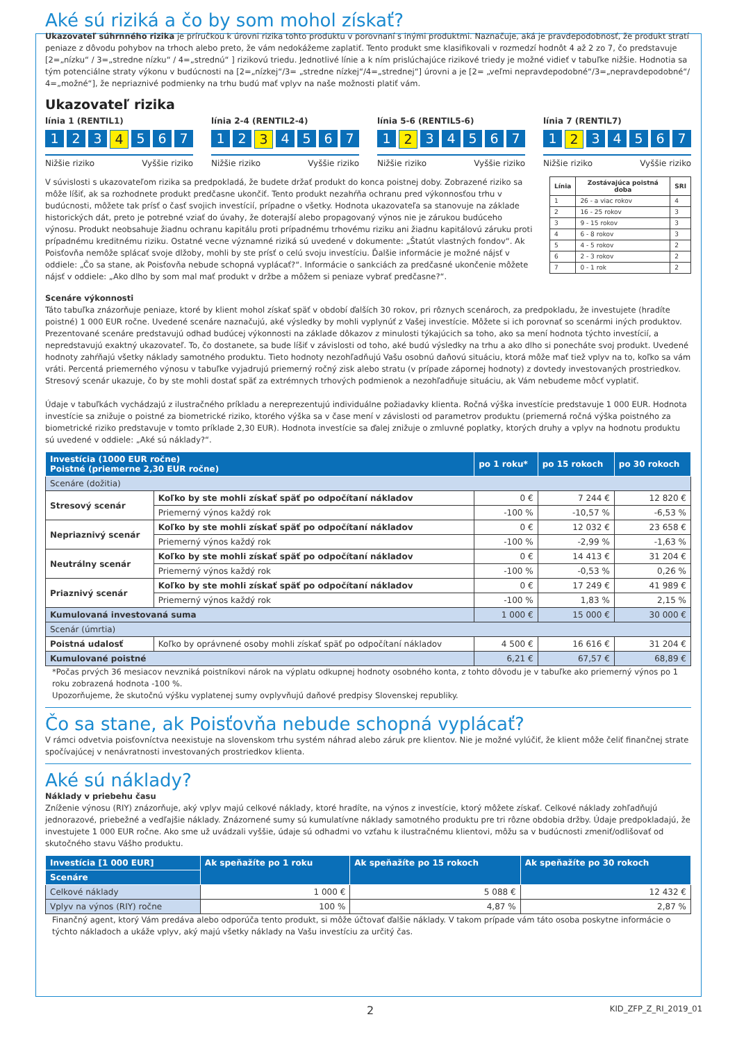Aké sú riziká a čo by som mohol získať?
Ukazovateľ súhrnného rizika je príručkou k úrovni rizika tohto produktu v porovnaní s inými produktmi. Naznačuje, aká je pravdepodobnosť, že produkt stratí peniaze z dôvodu pohybov na trhoch alebo preto, že vám nedokážeme zaplatiť. Tento produkt sme klasifikovali v rozmedzí hodnôt 4 až 2 zo 7, čo predstavuje [2=„nízku“ / 3=„stredne nízku“ / 4=„strednú“ ] rizikovú triedu. Jednotlivé línie a k ním prislúchajúce rizikové triedy je možné vidieť v tabuľke nižšie. Hodnotia sa tým potenciálne straty výkonu v budúcnosti na [2=„nízkej“/3= „stredne nízkej“/4=„strednej“] úrovni a je [2= „veľmi nepravdepodobné“/3=„nepravdepodobné“/ 4=„možné“], že nepriaznivé podmienky na trhu budú mať vplyv na naše možnosti platiť vám.
Ukazovateľ rizika
línia 1 (RENTIL1)
1 2 3 4 5 6 7
Nižšie riziko Vyššie riziko
línia 2-4 (RENTIL2-4)
1 2 3 4567
Nižšie riziko Vyššie riziko
línia 5-6 (RENTIL5-6)
1 2 34567
Nižšie riziko Vyššie riziko
línia 7 (RENTIL7)
1 2 34567
Nižšie riziko Vyššie riziko
V súvislosti s ukazovateľom rizika sa predpokladá, že budete držať produkt do konca poistnej doby. Zobrazené riziko sa môže líšiť, ak sa rozhodnete produkt predčasne ukončiť. Tento produkt nezahŕňa ochranu pred výkonnosťou trhu v budúcnosti, môžete tak prísť o časť svojich investícií, prípadne o všetky. Hodnota ukazovateľa sa stanovuje na základe historických dát, preto je potrebné vziať do úvahy, že doterajší alebo propagovaný výnos nie je zárukou budúceho výnosu. Produkt neobsahuje žiadnu ochranu kapitálu proti prípadnému trhovému riziku ani žiadnu kapitálovú záruku proti prípadnému kreditnému riziku. Ostatné vecne významné riziká sú uvedené v dokumente: „Štatút vlastných fondov“. Ak Poisťovňa nemôže splácať svoje dlžoby, mohli by ste prísť o celú svoju investíciu. Ďalšie informácie je možné nájsť v oddiele: „Čo sa stane, ak Poisťovňa nebude schopná vyplácať?“. Informácie o sankciách za predčasné ukončenie môžete nájsť v oddiele: „Ako dlho by som mal mať produkt v držbe a môžem si peniaze vybrať predčasne?“.
| Línia | Zostávajúca poistná doba | SRI |
| --- | --- | --- |
| 1 | 26 - a viac rokov | 4 |
| 2 | 16 - 25 rokov | 3 |
| 3 | 9 - 15 rokov | 3 |
| 4 | 6 - 8 rokov | 3 |
| 5 | 4 - 5 rokov | 2 |
| 6 | 2 - 3 rokov | 2 |
| 7 | 0 - 1 rok | 2 |
Scenáre výkonnosti
Táto tabuľka znázorňuje peniaze, ktoré by klient mohol získať späť v období ďalších 30 rokov, pri rôznych scenároch, za predpokladu, že investujete (hradíte poistné) 1 000 EUR ročne. Uvedené scenáre naznačujú, aké výsledky by mohli vyplynúť z Vašej investície. Môžete si ich porovnať so scenármi iných produktov. Prezentované scenáre predstavujú odhad budúcej výkonnosti na základe dôkazov z minulosti týkajúcich sa toho, ako sa mení hodnota týchto investícií, a nepredstavujú exaktný ukazovateľ. To, čo dostanete, sa bude líšiť v závislosti od toho, aké budú výsledky na trhu a ako dlho si ponecháte svoj produkt. Uvedené hodnoty zahŕňajú všetky náklady samotného produktu. Tieto hodnoty nezohľadňujú Vašu osobnú daňovú situáciu, ktorá môže mať tiež vplyv na to, koľko sa vám vráti. Percentá priemerného výnosu v tabuľke vyjadrujú priemerný ročný zisk alebo stratu (v prípade zápornej hodnoty) z dovtedy investovaných prostriedkov. Stresový scenár ukazuje, čo by ste mohli dostať späť za extrémnych trhových podmienok a nezohľadňuje situáciu, ak Vám nebudeme môcť vyplatiť.
Údaje v tabuľkách vychádzajú z ilustračného príkladu a nereprezentujú individuálne požiadavky klienta. Ročná výška investície predstavuje 1 000 EUR. Hodnota investície sa znižuje o poistné za biometrické riziko, ktorého výška sa v čase mení v závislosti od parametrov produktu (priemerná ročná výška poistného za biometrické riziko predstavuje v tomto príklade 2,30 EUR). Hodnota investície sa ďalej znižuje o zmluvné poplatky, ktorých druhy a vplyv na hodnotu produktu sú uvedené v oddiele: „Aké sú náklady?“.
| Investícia (1000 EUR ročne) Poistné (priemerne 2,30 EUR ročne) | | po 1 roku* | po 15 rokoch | po 30 rokoch |
| --- | --- | --- | --- | --- |
| Scenáre (dožitia) | | | | |
| Stresový scenár | Koľko by ste mohli získať späť po odpočítaní nákladov | 0 € | 7 244 € | 12 820 € |
| | Priemerný výnos každý rok | -100 % | -10,57 % | -6,53 % |
| Nepriaznivý scenár | Koľko by ste mohli získať späť po odpočítaní nákladov | 0 € | 12 032 € | 23 658 € |
| | Priemerný výnos každý rok | -100 % | -2,99 % | -1,63 % |
| Neutrálny scenár | Koľko by ste mohli získať späť po odpočítaní nákladov | 0 € | 14 413 € | 31 204 € |
| | Priemerný výnos každý rok | -100 % | -0,53 % | 0,26 % |
| Priaznivý scenár | Koľko by ste mohli získať späť po odpočítaní nákladov | 0 € | 17 249 € | 41 989 € |
| | Priemerný výnos každý rok | -100 % | 1,83 % | 2,15 % |
| Kumulovaná investovaná suma | | 1 000 € | 15 000 € | 30 000 € |
| Scenár (úmrtia) | | | | |
| Poistná udalosť | Koľko by oprávnené osoby mohli získať späť po odpočítaní nákladov | 4 500 € | 16 616 € | 31 204 € |
| Kumulované poistné | | 6,21 € | 67,57 € | 68,89 € |
*Počas prvých 36 mesiacov nevzniká poistníkovi nárok na výplatu odkupnej hodnoty osobného konta, z tohto dôvodu je v tabuľke ako priemerný výnos po 1 roku zobrazená hodnota -100 %.
Upozorňujeme, že skutočnú výšku vyplatenej sumy ovplyvňujú daňové predpisy Slovenskej republiky.
Čo sa stane, ak Poisťovňa nebude schopná vyplácať?
V rámci odvetvia poisťovníctva neexistuje na slovenskom trhu systém náhrad alebo záruk pre klientov. Nie je možné vylúčiť, že klient môže čeliť finančnej strate spočívajúcej v nenávratnosti investovaných prostriedkov klienta.
Aké sú náklady?
Náklady v priebehu času
Zníženie výnosu (RIY) znázorňuje, aký vplyv majú celkové náklady, ktoré hradíte, na výnos z investície, ktorý môžete získať. Celkové náklady zohľadňujú jednorazové, priebežné a vedľajšie náklady. Znázornené sumy sú kumulatívne náklady samotného produktu pre tri rôzne obdobia držby. Údaje predpokladajú, že investujete 1 000 EUR ročne. Ako sme už uvádzali vyššie, údaje sú odhadmi vo vzťahu k ilustračnému klientovi, môžu sa v budúcnosti zmeniť/odlišovať od skutočného stavu Vášho produktu.
| Investícia [1 000 EUR] | Ak speňažíte po 1 roku | Ak speňažíte po 15 rokoch | Ak speňažíte po 30 rokoch |
| --- | --- | --- | --- |
| Scenáre | | | |
| Celkové náklady | 1 000 € | 5 088 € | 12 432 € |
| Vplyv na výnos (RIY) ročne | 100 % | 4,87 % | 2,87 % |
Finančný agent, ktorý Vám predáva alebo odporúča tento produkt, si môže účtovať ďalšie náklady. V takom prípade vám táto osoba poskytne informácie o týchto nákladoch a ukáže vplyv, aký majú všetky náklady na Vašu investíciu za určitý čas.
2 KID_ZFP_Z_RI_2019_01